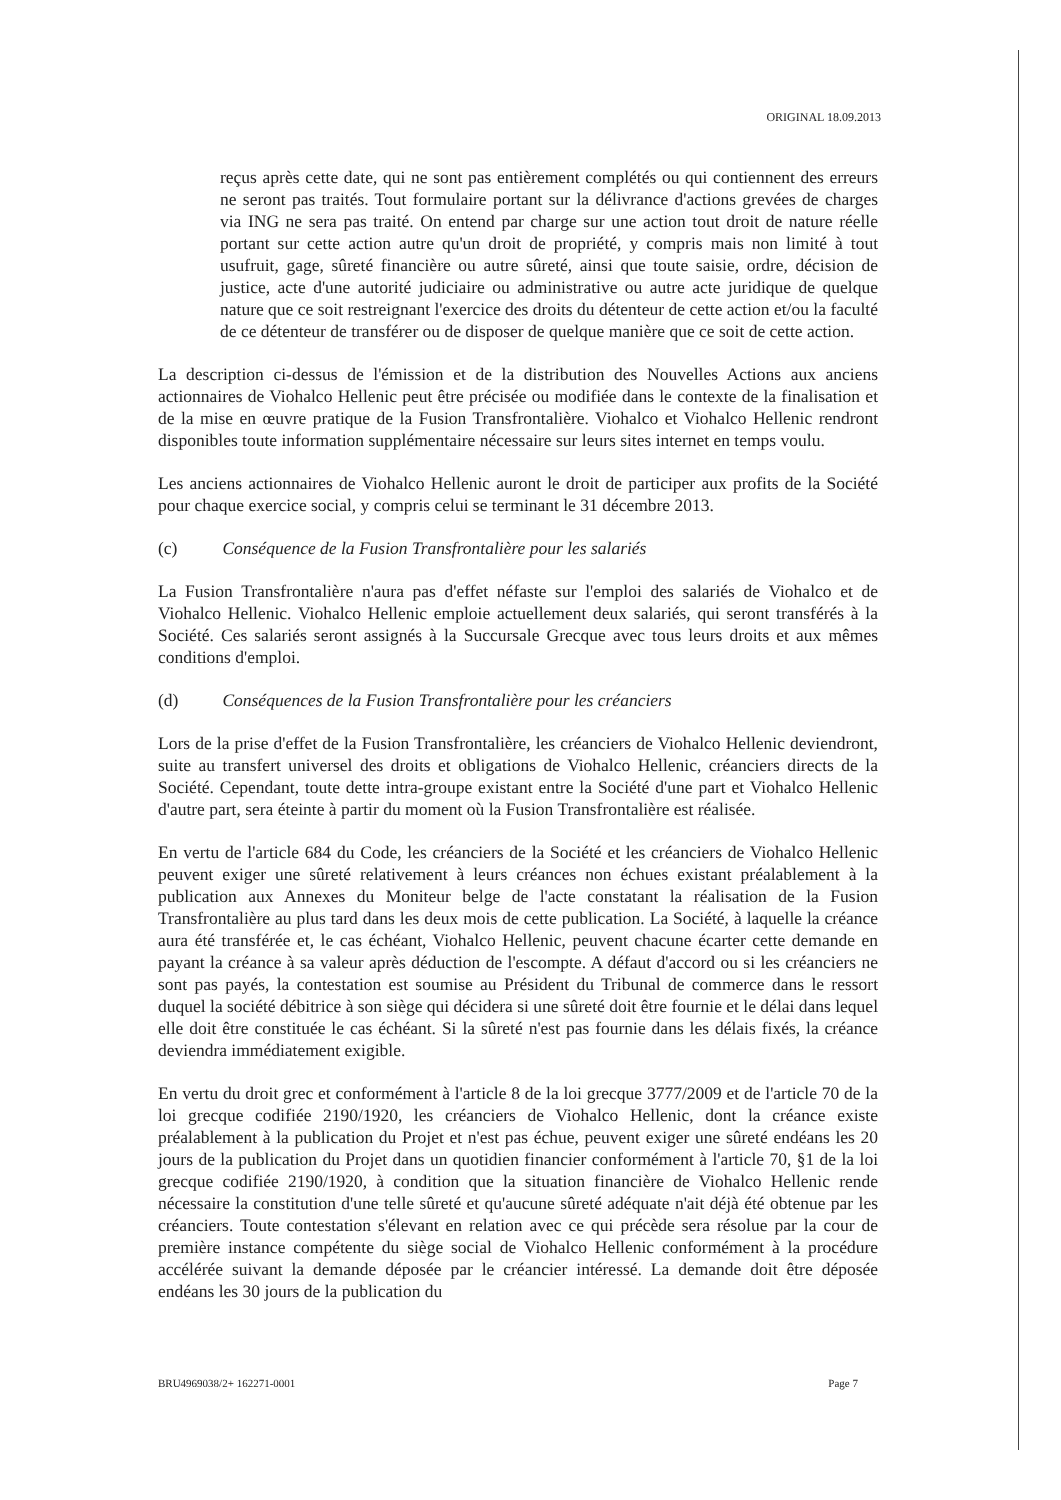ORIGINAL 18.09.2013
reçus après cette date, qui ne sont pas entièrement complétés ou qui contiennent des erreurs ne seront pas traités. Tout formulaire portant sur la délivrance d'actions grevées de charges via ING ne sera pas traité. On entend par charge sur une action tout droit de nature réelle portant sur cette action autre qu'un droit de propriété, y compris mais non limité à tout usufruit, gage, sûreté financière ou autre sûreté, ainsi que toute saisie, ordre, décision de justice, acte d'une autorité judiciaire ou administrative ou autre acte juridique de quelque nature que ce soit restreignant l'exercice des droits du détenteur de cette action et/ou la faculté de ce détenteur de transférer ou de disposer de quelque manière que ce soit de cette action.
La description ci-dessus de l'émission et de la distribution des Nouvelles Actions aux anciens actionnaires de Viohalco Hellenic peut être précisée ou modifiée dans le contexte de la finalisation et de la mise en œuvre pratique de la Fusion Transfrontalière. Viohalco et Viohalco Hellenic rendront disponibles toute information supplémentaire nécessaire sur leurs sites internet en temps voulu.
Les anciens actionnaires de Viohalco Hellenic auront le droit de participer aux profits de la Société pour chaque exercice social, y compris celui se terminant le 31 décembre 2013.
(c) Conséquence de la Fusion Transfrontalière pour les salariés
La Fusion Transfrontalière n'aura pas d'effet néfaste sur l'emploi des salariés de Viohalco et de Viohalco Hellenic. Viohalco Hellenic emploie actuellement deux salariés, qui seront transférés à la Société. Ces salariés seront assignés à la Succursale Grecque avec tous leurs droits et aux mêmes conditions d'emploi.
(d) Conséquences de la Fusion Transfrontalière pour les créanciers
Lors de la prise d'effet de la Fusion Transfrontalière, les créanciers de Viohalco Hellenic deviendront, suite au transfert universel des droits et obligations de Viohalco Hellenic, créanciers directs de la Société. Cependant, toute dette intra-groupe existant entre la Société d'une part et Viohalco Hellenic d'autre part, sera éteinte à partir du moment où la Fusion Transfrontalière est réalisée.
En vertu de l'article 684 du Code, les créanciers de la Société et les créanciers de Viohalco Hellenic peuvent exiger une sûreté relativement à leurs créances non échues existant préalablement à la publication aux Annexes du Moniteur belge de l'acte constatant la réalisation de la Fusion Transfrontalière au plus tard dans les deux mois de cette publication. La Société, à laquelle la créance aura été transférée et, le cas échéant, Viohalco Hellenic, peuvent chacune écarter cette demande en payant la créance à sa valeur après déduction de l'escompte. A défaut d'accord ou si les créanciers ne sont pas payés, la contestation est soumise au Président du Tribunal de commerce dans le ressort duquel la société débitrice à son siège qui décidera si une sûreté doit être fournie et le délai dans lequel elle doit être constituée le cas échéant. Si la sûreté n'est pas fournie dans les délais fixés, la créance deviendra immédiatement exigible.
En vertu du droit grec et conformément à l'article 8 de la loi grecque 3777/2009 et de l'article 70 de la loi grecque codifiée 2190/1920, les créanciers de Viohalco Hellenic, dont la créance existe préalablement à la publication du Projet et n'est pas échue, peuvent exiger une sûreté endéans les 20 jours de la publication du Projet dans un quotidien financier conformément à l'article 70, §1 de la loi grecque codifiée 2190/1920, à condition que la situation financière de Viohalco Hellenic rende nécessaire la constitution d'une telle sûreté et qu'aucune sûreté adéquate n'ait déjà été obtenue par les créanciers. Toute contestation s'élevant en relation avec ce qui précède sera résolue par la cour de première instance compétente du siège social de Viohalco Hellenic conformément à la procédure accélérée suivant la demande déposée par le créancier intéressé. La demande doit être déposée endéans les 30 jours de la publication du
BRU4969038/2+ 162271-0001 Page 7